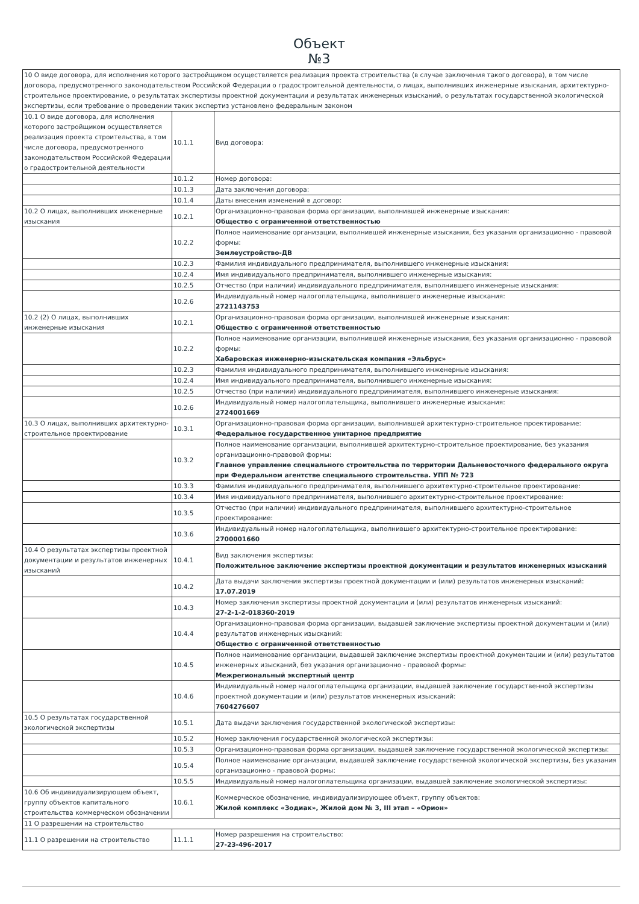Объект №3
| 10 О виде договора, для исполнения которого застройщиком осуществляется реализация проекта строительства (в случае заключения такого договора), в том числе договора, предусмотренного законодательством Российской Федерации о градостроительной деятельности, о лицах, выполнивших инженерные изыскания, архитектурно-строительное проектирование, о результатах экспертизы проектной документации и результатах инженерных изысканий, о результатах государственной экологической экспертизы, если требование о проведении таких экспертиз установлено федеральным законом | | |
| 10.1 О виде договора, для исполнения которого застройщиком осуществляется реализация проекта строительства, в том числе договора, предусмотренного законодательством Российской Федерации о градостроительной деятельности | 10.1.1 | Вид договора: |
| | 10.1.2 | Номер договора: |
| | 10.1.3 | Дата заключения договора: |
| | 10.1.4 | Даты внесения изменений в договор: |
| 10.2 О лицах, выполнивших инженерные изыскания | 10.2.1 | Организационно-правовая форма организации, выполнившей инженерные изыскания: Общество с ограниченной ответственностью |
| | 10.2.2 | Полное наименование организации, выполнившей инженерные изыскания, без указания организационно - правовой формы: Землеустройство-ДВ |
| | 10.2.3 | Фамилия индивидуального предпринимателя, выполнившего инженерные изыскания: |
| | 10.2.4 | Имя индивидуального предпринимателя, выполнившего инженерные изыскания: |
| | 10.2.5 | Отчество (при наличии) индивидуального предпринимателя, выполнившего инженерные изыскания: |
| | 10.2.6 | Индивидуальный номер налогоплательщика, выполнившего инженерные изыскания: 2721143753 |
| 10.2 (2) О лицах, выполнивших инженерные изыскания | 10.2.1 | Организационно-правовая форма организации, выполнившей инженерные изыскания: Общество с ограниченной ответственностью |
| | 10.2.2 | Полное наименование организации, выполнившей инженерные изыскания, без указания организационно - правовой формы: Хабаровская инженерно-изыскательская компания «Эльбрус» |
| | 10.2.3 | Фамилия индивидуального предпринимателя, выполнившего инженерные изыскания: |
| | 10.2.4 | Имя индивидуального предпринимателя, выполнившего инженерные изыскания: |
| | 10.2.5 | Отчество (при наличии) индивидуального предпринимателя, выполнившего инженерные изыскания: |
| | 10.2.6 | Индивидуальный номер налогоплательщика, выполнившего инженерные изыскания: 2724001669 |
| 10.3 О лицах, выполнивших архитектурно-строительное проектирование | 10.3.1 | Организационно-правовая форма организации, выполнившей архитектурно-строительное проектирование: Федеральное государственное унитарное предприятие |
| | 10.3.2 | Полное наименование организации, выполнившей архитектурно-строительное проектирование, без указания организационно-правовой формы: Главное управление специального строительства по территории Дальневосточного федерального округа при Федеральном агентстве специального строительства. УПП № 723 |
| | 10.3.3 | Фамилия индивидуального предпринимателя, выполнившего архитектурно-строительное проектирование: |
| | 10.3.4 | Имя индивидуального предпринимателя, выполнившего архитектурно-строительное проектирование: |
| | 10.3.5 | Отчество (при наличии) индивидуального предпринимателя, выполнившего архитектурно-строительное проектирование: |
| | 10.3.6 | Индивидуальный номер налогоплательщика, выполнившего архитектурно-строительное проектирование: 2700001660 |
| 10.4 О результатах экспертизы проектной документации и результатов инженерных изысканий | 10.4.1 | Вид заключения экспертизы: Положительное заключение экспертизы проектной документации и результатов инженерных изысканий |
| | 10.4.2 | Дата выдачи заключения экспертизы проектной документации и (или) результатов инженерных изысканий: 17.07.2019 |
| | 10.4.3 | Номер заключения экспертизы проектной документации и (или) результатов инженерных изысканий: 27-2-1-2-018360-2019 |
| | 10.4.4 | Организационно-правовая форма организации, выдавшей заключение экспертизы проектной документации и (или) результатов инженерных изысканий: Общество с ограниченной ответственностью |
| | 10.4.5 | Полное наименование организации, выдавшей заключение экспертизы проектной документации и (или) результатов инженерных изысканий, без указания организационно - правовой формы: Межрегиональный экспертный центр |
| | 10.4.6 | Индивидуальный номер налогоплательщика организации, выдавшей заключение государственной экспертизы проектной документации и (или) результатов инженерных изысканий: 7604276607 |
| 10.5 О результатах государственной экологической экспертизы | 10.5.1 | Дата выдачи заключения государственной экологической экспертизы: |
| | 10.5.2 | Номер заключения государственной экологической экспертизы: |
| | 10.5.3 | Организационно-правовая форма организации, выдавшей заключение государственной экологической экспертизы: |
| | 10.5.4 | Полное наименование организации, выдавшей заключение государственной экологической экспертизы, без указания организационно - правовой формы: |
| | 10.5.5 | Индивидуальный номер налогоплательщика организации, выдавшей заключение экологической экспертизы: |
| 10.6 Об индивидуализирующем объект, группу объектов капитального строительства коммерческом обозначении | 10.6.1 | Коммерческое обозначение, индивидуализирующее объект, группу объектов: Жилой комплекс «Зодиак», Жилой дом № 3, III этап – «Орион» |
| 11 О разрешении на строительство | | |
| 11.1 О разрешении на строительство | 11.1.1 | Номер разрешения на строительство: 27-23-496-2017 |